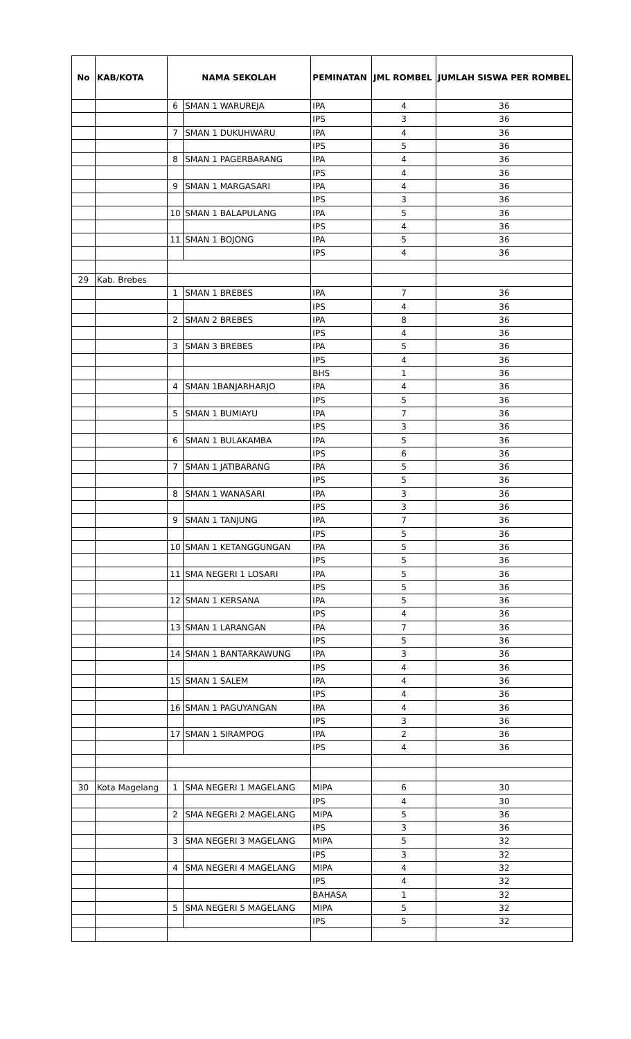| No | KAB/KOTA | NAMA SEKOLAH | | PEMINATAN | JML ROMBEL | JUMLAH SISWA PER ROMBEL |
| --- | --- | --- | --- | --- | --- | --- |
| | | 6 | SMAN 1 WARUREJA | IPA | 4 | 36 |
| | | | | IPS | 3 | 36 |
| | | 7 | SMAN 1 DUKUHWARU | IPA | 4 | 36 |
| | | | | IPS | 5 | 36 |
| | | 8 | SMAN 1 PAGERBARANG | IPA | 4 | 36 |
| | | | | IPS | 4 | 36 |
| | | 9 | SMAN 1 MARGASARI | IPA | 4 | 36 |
| | | | | IPS | 3 | 36 |
| | | 10 | SMAN 1 BALAPULANG | IPA | 5 | 36 |
| | | | | IPS | 4 | 36 |
| | | 11 | SMAN 1 BOJONG | IPA | 5 | 36 |
| | | | | IPS | 4 | 36 |
| 29 | Kab. Brebes | | | | | |
| | | 1 | SMAN 1 BREBES | IPA | 7 | 36 |
| | | | | IPS | 4 | 36 |
| | | 2 | SMAN 2 BREBES | IPA | 8 | 36 |
| | | | | IPS | 4 | 36 |
| | | 3 | SMAN 3 BREBES | IPA | 5 | 36 |
| | | | | IPS | 4 | 36 |
| | | | | BHS | 1 | 36 |
| | | 4 | SMAN 1BANJARHARJO | IPA | 4 | 36 |
| | | | | IPS | 5 | 36 |
| | | 5 | SMAN 1 BUMIAYU | IPA | 7 | 36 |
| | | | | IPS | 3 | 36 |
| | | 6 | SMAN 1 BULAKAMBA | IPA | 5 | 36 |
| | | | | IPS | 6 | 36 |
| | | 7 | SMAN 1 JATIBARANG | IPA | 5 | 36 |
| | | | | IPS | 5 | 36 |
| | | 8 | SMAN 1 WANASARI | IPA | 3 | 36 |
| | | | | IPS | 3 | 36 |
| | | 9 | SMAN 1 TANJUNG | IPA | 7 | 36 |
| | | | | IPS | 5 | 36 |
| | | 10 | SMAN 1 KETANGGUNGAN | IPA | 5 | 36 |
| | | | | IPS | 5 | 36 |
| | | 11 | SMA NEGERI 1 LOSARI | IPA | 5 | 36 |
| | | | | IPS | 5 | 36 |
| | | 12 | SMAN 1 KERSANA | IPA | 5 | 36 |
| | | | | IPS | 4 | 36 |
| | | 13 | SMAN 1 LARANGAN | IPA | 7 | 36 |
| | | | | IPS | 5 | 36 |
| | | 14 | SMAN 1 BANTARKAWUNG | IPA | 3 | 36 |
| | | | | IPS | 4 | 36 |
| | | 15 | SMAN 1 SALEM | IPA | 4 | 36 |
| | | | | IPS | 4 | 36 |
| | | 16 | SMAN 1 PAGUYANGAN | IPA | 4 | 36 |
| | | | | IPS | 3 | 36 |
| | | 17 | SMAN 1 SIRAMPOG | IPA | 2 | 36 |
| | | | | IPS | 4 | 36 |
| 30 | Kota Magelang | 1 | SMA NEGERI 1 MAGELANG | MIPA | 6 | 30 |
| | | | | IPS | 4 | 30 |
| | | 2 | SMA NEGERI 2 MAGELANG | MIPA | 5 | 36 |
| | | | | IPS | 3 | 36 |
| | | 3 | SMA NEGERI 3 MAGELANG | MIPA | 5 | 32 |
| | | | | IPS | 3 | 32 |
| | | 4 | SMA NEGERI 4 MAGELANG | MIPA | 4 | 32 |
| | | | | IPS | 4 | 32 |
| | | | | BAHASA | 1 | 32 |
| | | 5 | SMA NEGERI 5 MAGELANG | MIPA | 5 | 32 |
| | | | | IPS | 5 | 32 |